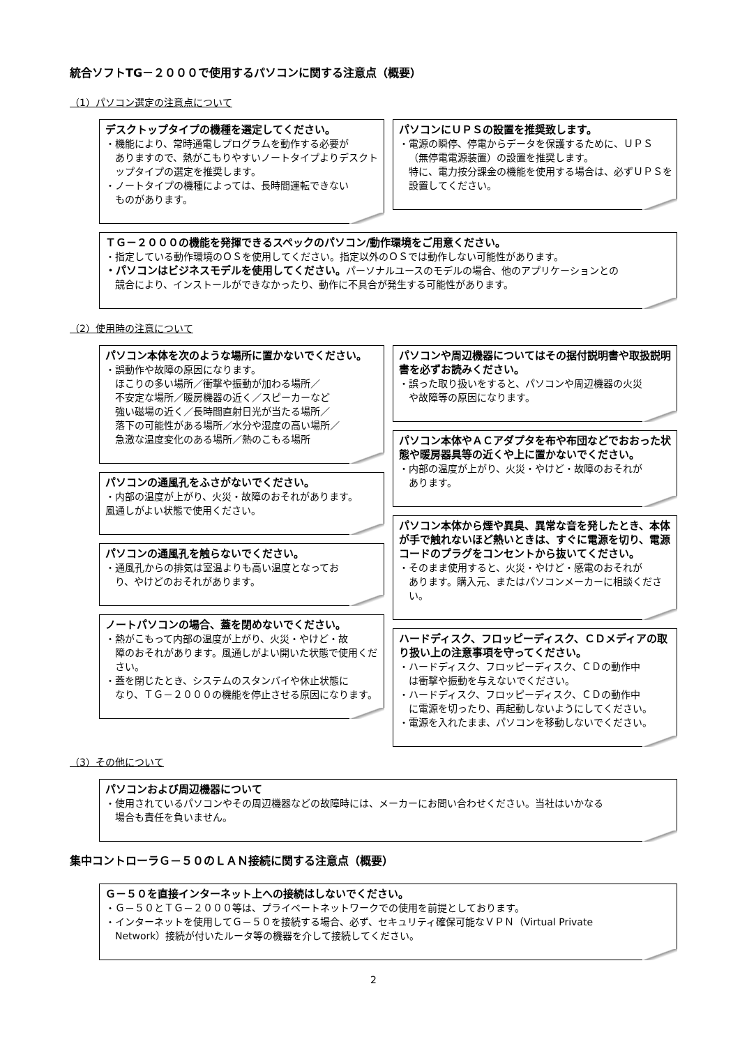統合ソフトTG－２０００で使用するパソコンに関する注意点（概要）
（1）パソコン選定の注意点について
デスクトップタイプの機種を選定してください。
・機能により、常時通電しプログラムを動作する必要が
ありますので、熱がこもりやすいノートタイプよりデスクトップタイプの選定を推奨します。
・ノートタイプの機種によっては、長時間運転できない
ものがあります。
パソコンにＵＰＳの設置を推奨致します。
・電源の瞬停、停電からデータを保護するために、ＵＰＳ
（無停電電源装置）の設置を推奨します。
特に、電力按分課金の機能を使用する場合は、必ずＵＰＳを設置してください。
ＴＧ－２０００の機能を発揮できるスペックのパソコン/動作環境をご用意ください。
・指定している動作環境のＯＳを使用してください。指定以外のＯＳでは動作しない可能性があります。
・パソコンはビジネスモデルを使用してください。パーソナルユースのモデルの場合、他のアプリケーションとの
競合により、インストールができなかったり、動作に不具合が発生する可能性があります。
（2）使用時の注意について
パソコン本体を次のような場所に置かないでください。
・誤動作や故障の原因になります。
ほこりの多い場所／衝撃や振動が加わる場所／
不安定な場所／暖房機器の近く／スピーカーなど
強い磁場の近く／長時間直射日光が当たる場所／
落下の可能性がある場所／水分や湿度の高い場所／
急激な温度変化のある場所／熱のこもる場所
パソコンの通風孔をふさがないでください。
・内部の温度が上がり、火災・故障のおそれがあります。
風通しがよい状態で使用ください。
パソコンの通風孔を触らないでください。
・通風孔からの排気は室温よりも高い温度となってお
り、やけどのおそれがあります。
ノートパソコンの場合、蓋を閉めないでください。
・熱がこもって内部の温度が上がり、火災・やけど・故
障のおそれがあります。風通しがよい開いた状態で使用ください。
・蓋を閉じたとき、システムのスタンバイや休止状態に
なり、ＴＧ－２０００の機能を停止させる原因になります。
パソコンや周辺機器についてはその据付説明書や取扱説明書を必ずお読みください。
・誤った取り扱いをすると、パソコンや周辺機器の火災
や故障等の原因になります。
パソコン本体やＡＣアダプタを布や布団などでおおった状態や暖房器具等の近くや上に置かないでください。
・内部の温度が上がり、火災・やけど・故障のおそれが
あります。
パソコン本体から煙や異臭、異常な音を発したとき、本体が手で触れないほど熱いときは、すぐに電源を切り、電源コードのプラグをコンセントから抜いてください。
・そのまま使用すると、火災・やけど・感電のおそれが
あります。購入元、またはパソコンメーカーに相談ください。
ハードディスク、フロッピーディスク、ＣＤメディアの取り扱い上の注意事項を守ってください。
・ハードディスク、フロッピーディスク、ＣＤの動作中
は衝撃や振動を与えないでください。
・ハードディスク、フロッピーディスク、ＣＤの動作中
に電源を切ったり、再起動しないようにしてください。
・電源を入れたまま、パソコンを移動しないでください。
（3）その他について
パソコンおよび周辺機器について
・使用されているパソコンやその周辺機器などの故障時には、メーカーにお問い合わせください。当社はいかなる
場合も責任を負いません。
集中コントローラＧ－５０のＬＡＮ接続に関する注意点（概要）
Ｇ－５０を直接インターネット上への接続はしないでください。
・Ｇ－５０とＴＧ－２０００等は、プライベートネットワークでの使用を前提としております。
・インターネットを使用してＧ－５０を接続する場合、必ず、セキュリティ確保可能なＶＰＮ（Virtual Private
Network）接続が付いたルータ等の機器を介して接続してください。
2